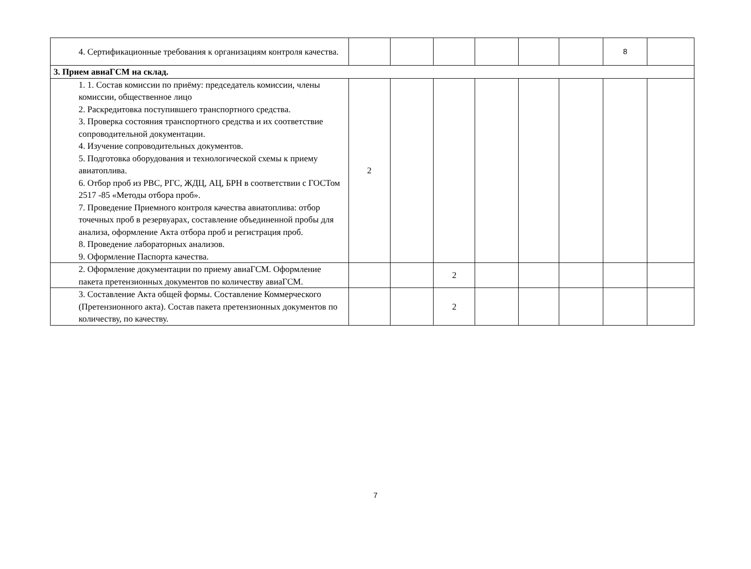| 4. Сертификационные требования к организациям контроля качества. | | | | | | | 8 | |
| 3. Прием авиаГСМ на склад. | | | | | | | | |
| 1. 1. Состав комиссии по приёму: председатель комиссии, члены комиссии, общественное лицо 2. Раскредитовка поступившего транспортного средства. 3. Проверка состояния транспортного средства и их соответствие сопроводительной документации. 4. Изучение сопроводительных документов. 5. Подготовка оборудования и технологической схемы к приему авиатоплива. 6. Отбор проб из РВС, РГС, ЖДЦ, АЦ, БРН в соответствии с ГОСТом 2517 -85 «Методы отбора проб». 7. Проведение Приемного контроля качества авиатоплива: отбор точечных проб в резервуарах, составление объединенной пробы для анализа, оформление Акта отбора проб и регистрация проб. 8. Проведение лабораторных анализов. 9. Оформление Паспорта качества. | 2 | | | | | | | |
| 2. Оформление документации по приему авиаГСМ. Оформление пакета претензионных документов по количеству авиаГСМ. | | | 2 | | | | | |
| 3. Составление Акта общей формы. Составление Коммерческого (Претензионного акта). Состав пакета претензионных документов по количеству, по качеству. | | | 2 | | | | | |
7